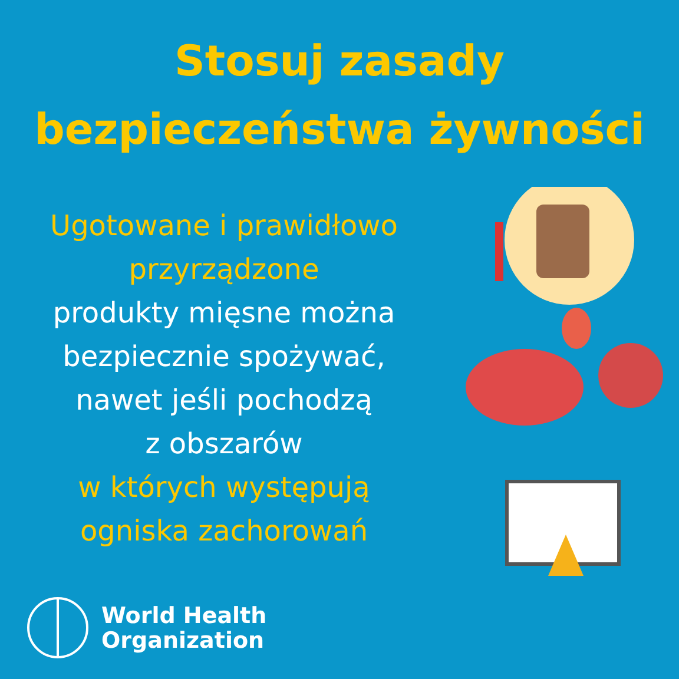Stosuj zasady
bezpieczeństwa żywności
Ugotowane i prawidłowo
przyrządzone
produkty mięsne można
bezpiecznie spożywać,
nawet jeśli pochodzą
z obszarów
w których występują
ogniska zachorowań
World Health
Organization